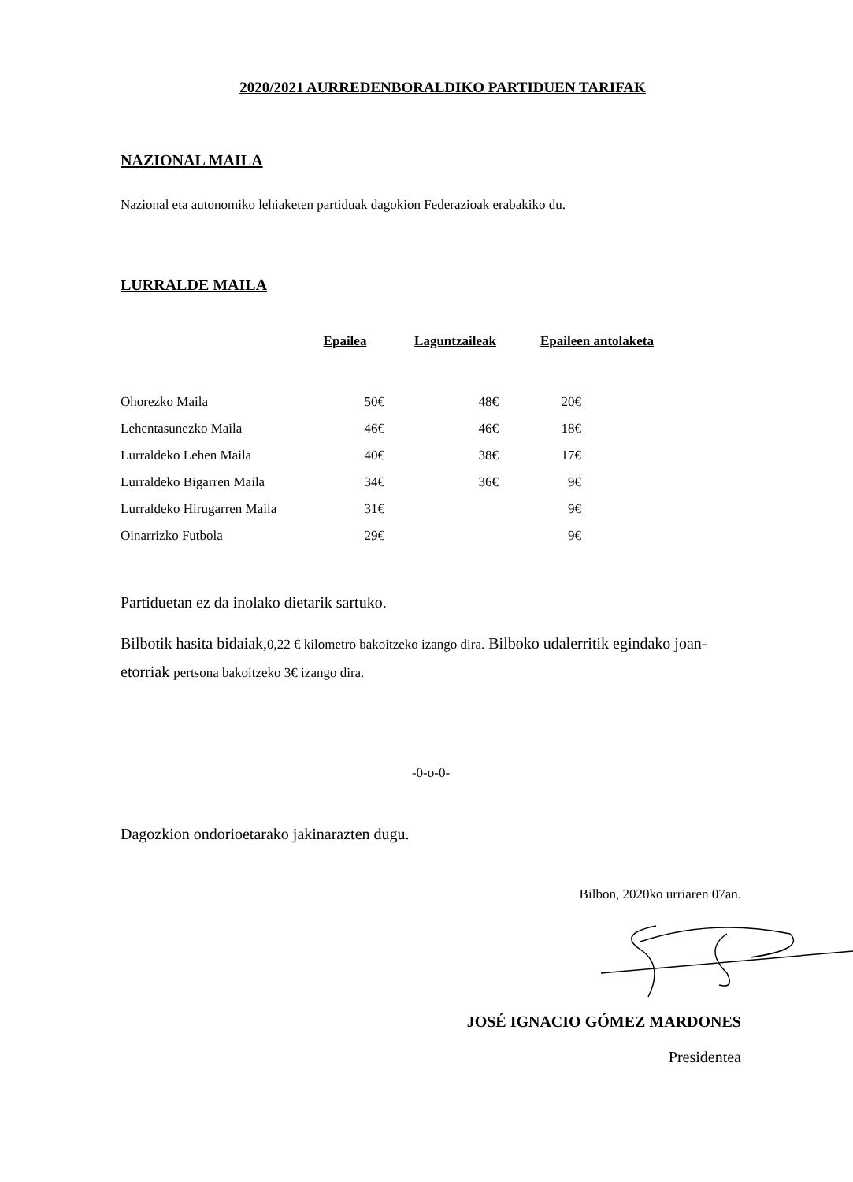2020/2021 AURREDENBORALDIKO PARTIDUEN TARIFAK
NAZIONAL MAILA
Nazional eta autonomiko lehiaketen partiduak dagokion Federazioak erabakiko du.
LURRALDE MAILA
| | Epailea | Laguntzaileak | Epaileen antolaketa |
| --- | --- | --- | --- |
| Ohorezko Maila | 50€ | 48€ | 20€ |
| Lehentasunezko Maila | 46€ | 46€ | 18€ |
| Lurraldeko Lehen Maila | 40€ | 38€ | 17€ |
| Lurraldeko Bigarren Maila | 34€ | 36€ | 9€ |
| Lurraldeko Hirugarren Maila | 31€ | | 9€ |
| Oinarrizko Futbola | 29€ | | 9€ |
Partiduetan ez da inolako dietarik sartuko.
Bilbotik hasita bidaiak,0,22 € kilometro bakoitzeko izango dira. Bilboko udalerritik egindako joan-etorriak pertsona bakoitzeko 3€ izango dira.
-0-o-0-
Dagozkion ondorioetarako jakinarazten dugu.
Bilbon, 2020ko urriaren 07an.
JOSÉ IGNACIO GÓMEZ MARDONES
Presidentea